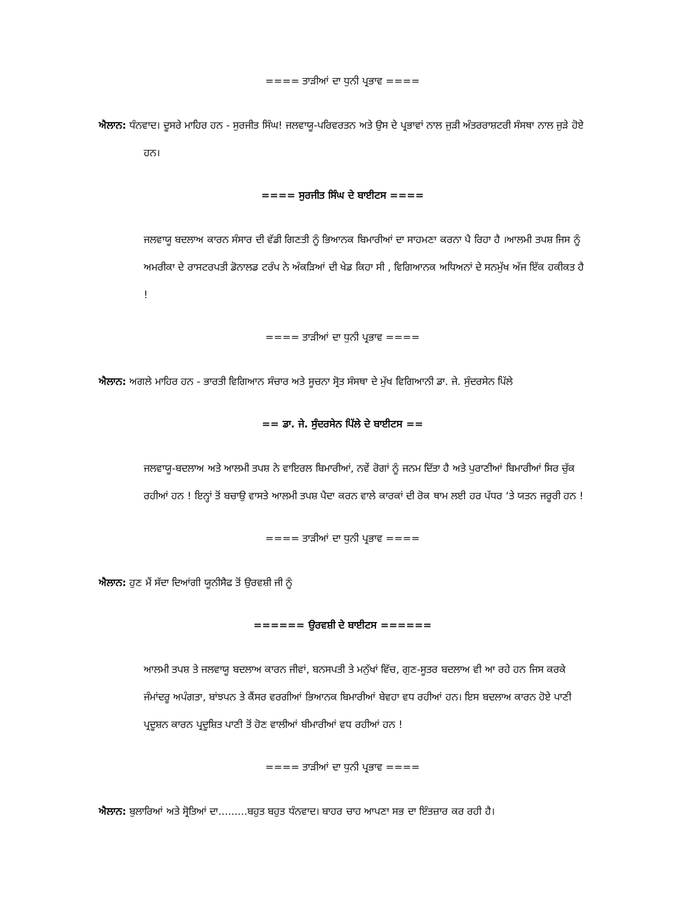==== ਤਾੜੀਆਂ ਦਾ ਧੁਨੀ ਪ੍ਰਭਾਵ ====
ਐਲਾਨ: ਧੰਨਵਾਦ। ਦੂਸਰੇ ਮਾਹਿਰ ਹਨ - ਸੁਰਜੀਤ ਸਿੰਘ! ਜਲਵਾਯੂ-ਪਰਿਵਰਤਨ ਅਤੇ ਉਸ ਦੇ ਪ੍ਰਭਾਵਾਂ ਨਾਲ ਜੁੜੀ ਅੰਤਰਰਾਸ਼ਟਰੀ ਸੰਸਥਾ ਨਾਲ ਜੁੜੇ ਹੋਏ ਹਨ।
==== ਸੁਰਜੀਤ ਸਿੰਘ ਦੇ ਬਾਈਟਸ ====
ਜਲਵਾਯੂ ਬਦਲਾਅ ਕਾਰਨ ਸੰਸਾਰ ਦੀ ਵੱਡੀ ਗਿਣਤੀ ਨੂੰ ਭਿਆਨਕ ਬਿਮਾਰੀਆਂ ਦਾ ਸਾਹਮਣਾ ਕਰਨਾ ਪੈ ਰਿਹਾ ਹੈ ।ਆਲਮੀ ਤਪਸ਼ ਜਿਸ ਨੂੰ ਅਮਰੀਕਾ ਦੇ ਰਾਸਟਰਪਤੀ ਡੋਨਾਲਡ ਟਰੰਪ ਨੇ ਅੰਕੜਿਆਂ ਦੀ ਖੇਡ ਕਿਹਾ ਸੀ , ਵਿਗਿਆਨਕ ਅਧਿਅਨਾਂ ਦੇ ਸਨਮੁੱਖ ਅੱਜ ਇੱਕ ਹਕੀਕਤ ਹੈ !
==== ਤਾੜੀਆਂ ਦਾ ਧੁਨੀ ਪ੍ਰਭਾਵ ====
ਐਲਾਨ: ਅਗਲੇ ਮਾਹਿਰ ਹਨ - ਭਾਰਤੀ ਵਿਗਿਆਨ ਸੰਚਾਰ ਅਤੇ ਸੂਚਨਾ ਸ੍ਰੋਤ ਸੰਸਥਾ ਦੇ ਮੁੱਖ ਵਿਗਿਆਨੀ ਡਾ. ਜੇ. ਸੁੰਦਰਸੇਨ ਪਿੱਲੇ
== ਡਾ. ਜੇ. ਸੁੰਦਰਸੇਨ ਪਿੱਲੇ ਦੇ ਬਾਈਟਸ ==
ਜਲਵਾਯੂ-ਬਦਲਾਅ ਅਤੇ ਆਲਮੀ ਤਪਸ਼ ਨੇ ਵਾਇਰਲ ਬਿਮਾਰੀਆਂ, ਨਵੇਂ ਰੋਗਾਂ ਨੂੰ ਜਨਮ ਦਿੱਤਾ ਹੈ ਅਤੇ ਪੁਰਾਣੀਆਂ ਬਿਮਾਰੀਆਂ ਸਿਰ ਚੁੱਕ ਰਹੀਆਂ ਹਨ ! ਇਨ੍ਹਾਂ ਤੋਂ ਬਚਾਉ ਵਾਸਤੇ ਆਲਮੀ ਤਪਸ਼ ਪੈਦਾ ਕਰਨ ਵਾਲੇ ਕਾਰਕਾਂ ਦੀ ਰੋਕ ਥਾਮ ਲਈ ਹਰ ਪੱਧਰ ‘ਤੇ ਯਤਨ ਜਰੂਰੀ ਹਨ !
==== ਤਾੜੀਆਂ ਦਾ ਧੁਨੀ ਪ੍ਰਭਾਵ ====
ਐਲਾਨ: ਹੁਣ ਮੈਂ ਸੱਦਾ ਦਿਆਂਗੀ ਯੂਨੀਸੈਫ ਤੋਂ ਉਰਵਸ਼ੀ ਜੀ ਨੂੰ
====== ਉਰਵਸ਼ੀ ਦੇ ਬਾਈਟਸ ======
ਆਲਮੀ ਤਪਸ਼ ਤੇ ਜਲਵਾਯੂ ਬਦਲਾਅ ਕਾਰਨ ਜੀਵਾਂ, ਬਨਸਪਤੀ ਤੇ ਮਨੁੱਖਾਂ ਵਿੱਚ, ਗੁਣ-ਸੂਤਰ ਬਦਲਾਅ ਵੀ ਆ ਰਹੇ ਹਨ ਜਿਸ ਕਰਕੇ ਜੰਮਾਂਦਰੂ ਅਪੰਗਤਾ, ਬਾਂਝਪਨ ਤੇ ਕੈਂਸਰ ਵਰਗੀਆਂ ਭਿਆਨਕ ਬਿਮਾਰੀਆਂ ਬੇਵਹਾ ਵਧ ਰਹੀਆਂ ਹਨ। ਇਸ ਬਦਲਾਅ ਕਾਰਨ ਹੋਏ ਪਾਣੀ ਪ੍ਰਦੂਸ਼ਨ ਕਾਰਨ ਪ੍ਰਦੂਸ਼ਿਤ ਪਾਣੀ ਤੋਂ ਹੋਣ ਵਾਲੀਆਂ ਬੀਮਾਰੀਆਂ ਵਧ ਰਹੀਆਂ ਹਨ !
==== ਤਾੜੀਆਂ ਦਾ ਧੁਨੀ ਪ੍ਰਭਾਵ ====
ਐਲਾਨ: ਬੁਲਾਰਿਆਂ ਅਤੇ ਸ੍ਰੋਤਿਆਂ ਦਾ.........ਬਹੁਤ ਬਹੁਤ ਧੰਨਵਾਦ। ਬਾਹਰ ਚਾਹ ਆਪਣਾ ਸਭ ਦਾ ਇੰਤਜ਼ਾਰ ਕਰ ਰਹੀ ਹੈ।